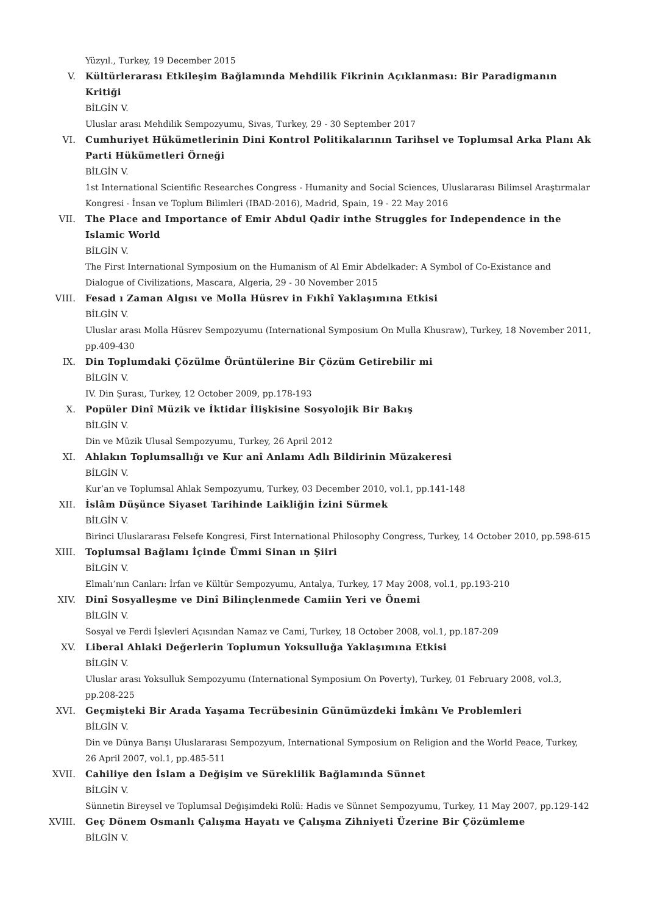Yüzyıl., Turkey, 19 December 2015
V. Kültürlerarası Etkileşim Bağlamında Mehdilik Fikrinin Açıklanması: Bir Paradigmanın Kritiği
BİLGİN V.
Uluslar arası Mehdilik Sempozyumu, Sivas, Turkey, 29 - 30 September 2017
VI. Cumhuriyet Hükümetlerinin Dini Kontrol Politikalarının Tarihsel ve Toplumsal Arka Planı Ak Parti Hükümetleri Örneği
BİLGİN V.
1st International Scientific Researches Congress - Humanity and Social Sciences, Uluslararası Bilimsel Araştırmalar Kongresi - İnsan ve Toplum Bilimleri (IBAD-2016), Madrid, Spain, 19 - 22 May 2016
VII. The Place and Importance of Emir Abdul Qadir inthe Struggles for Independence in the Islamic World
BİLGİN V.
The First International Symposium on the Humanism of Al Emir Abdelkader: A Symbol of Co-Existance and Dialogue of Civilizations, Mascara, Algeria, 29 - 30 November 2015
VIII. Fesad ı Zaman Algısı ve Molla Hüsrev in Fıkhî Yaklaşımına Etkisi
BİLGİN V.
Uluslar arası Molla Hüsrev Sempozyumu (International Symposium On Mulla Khusraw), Turkey, 18 November 2011, pp.409-430
IX. Din Toplumdaki Çözülme Örüntülerine Bir Çözüm Getirebilir mi
BİLGİN V.
IV. Din Şurası, Turkey, 12 October 2009, pp.178-193
X. Popüler Dinî Müzik ve İktidar İlişkisine Sosyolojik Bir Bakış
BİLGİN V.
Din ve Müzik Ulusal Sempozyumu, Turkey, 26 April 2012
XI. Ahlakın Toplumsallığı ve Kur anî Anlamı Adlı Bildirinin Müzakeresi
BİLGİN V.
Kur’an ve Toplumsal Ahlak Sempozyumu, Turkey, 03 December 2010, vol.1, pp.141-148
XII. İslâm Düşünce Siyaset Tarihinde Laikliğin İzini Sürmek
BİLGİN V.
Birinci Uluslararası Felsefe Kongresi, First International Philosophy Congress, Turkey, 14 October 2010, pp.598-615
XIII. Toplumsal Bağlamı İçinde Ümmi Sinan ın Şiiri
BİLGİN V.
Elmalı’nın Canları: İrfan ve Kültür Sempozyumu, Antalya, Turkey, 17 May 2008, vol.1, pp.193-210
XIV. Dinî Sosyalleşme ve Dinî Bilinçlenmede Camiin Yeri ve Önemi
BİLGİN V.
Sosyal ve Ferdi İşlevleri Açısından Namaz ve Cami, Turkey, 18 October 2008, vol.1, pp.187-209
XV. Liberal Ahlaki Değerlerin Toplumun Yoksulluğa Yaklaşımına Etkisi
BİLGİN V.
Uluslar arası Yoksulluk Sempozyumu (International Symposium On Poverty), Turkey, 01 February 2008, vol.3, pp.208-225
XVI. Geçmişteki Bir Arada Yaşama Tecrübesinin Günümüzdeki İmkânı Ve Problemleri
BİLGİN V.
Din ve Dünya Barışı Uluslararası Sempozyum, International Symposium on Religion and the World Peace, Turkey, 26 April 2007, vol.1, pp.485-511
XVII. Cahiliye den İslam a Değişim ve Süreklilik Bağlamında Sünnet
BİLGİN V.
Sünnetin Bireysel ve Toplumsal Değişimdeki Rolü: Hadis ve Sünnet Sempozyumu, Turkey, 11 May 2007, pp.129-142
XVIII. Geç Dönem Osmanlı Çalışma Hayatı ve Çalışma Zihniyeti Üzerine Bir Çözümleme
BİLGİN V.